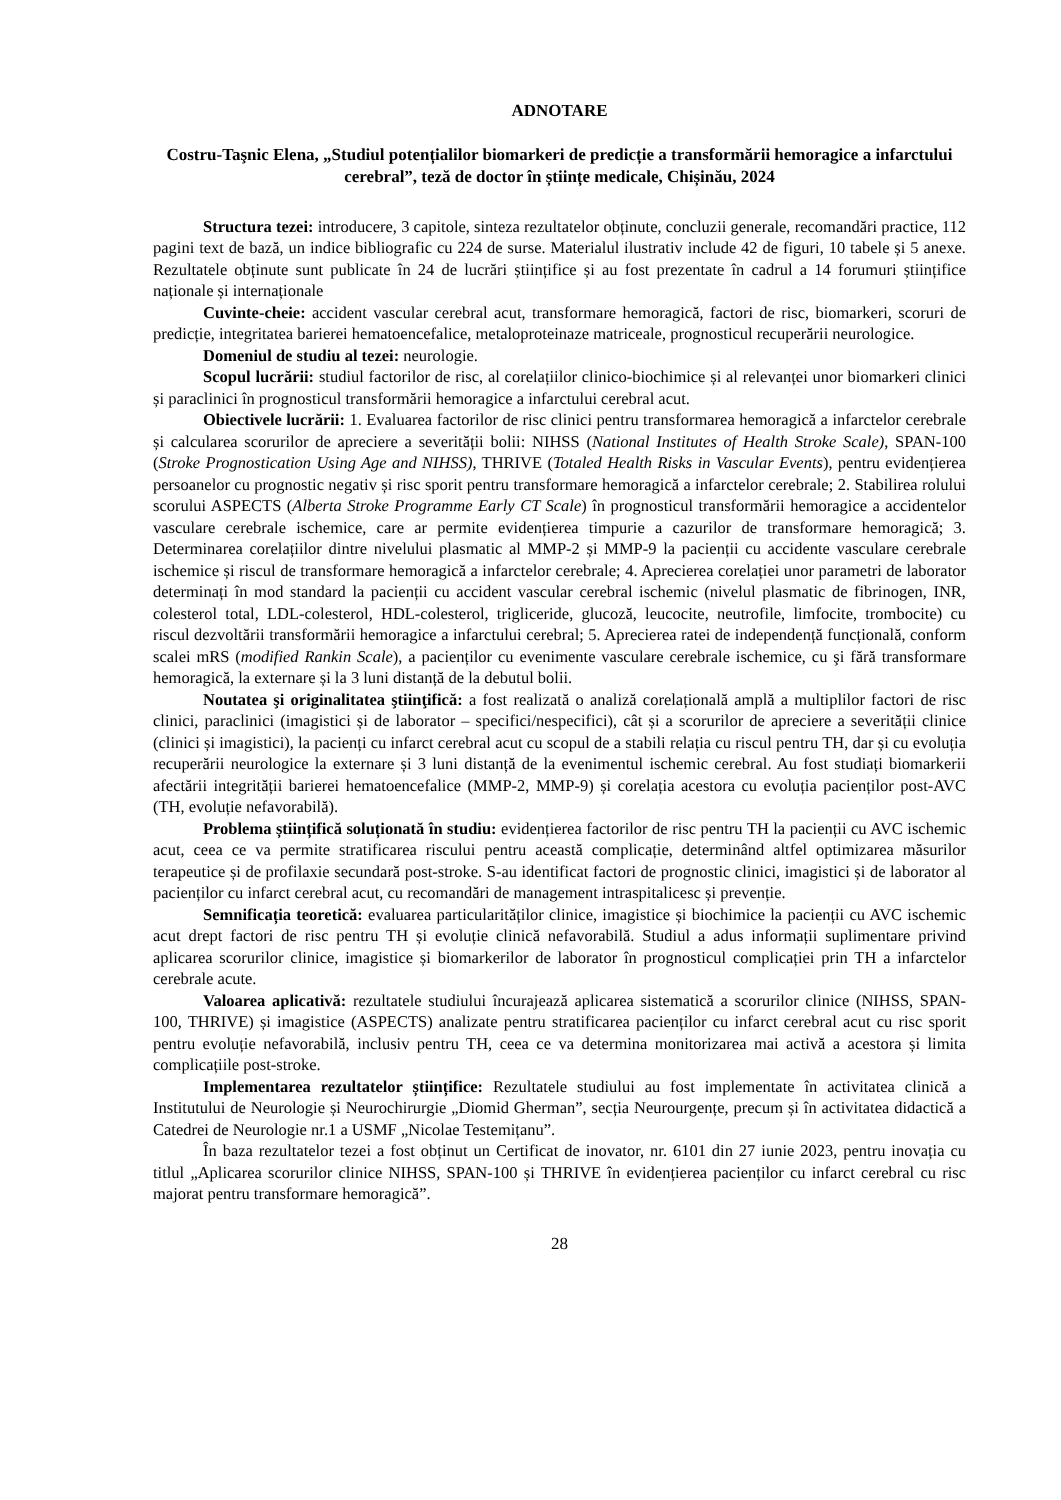ADNOTARE
Costru-Taşnic Elena, „Studiul potențialilor biomarkeri de predicție a transformării hemoragice a infarctului cerebral”, teză de doctor în științe medicale, Chișinău, 2024
Structura tezei: introducere, 3 capitole, sinteza rezultatelor obținute, concluzii generale, recomandări practice, 112 pagini text de bază, un indice bibliografic cu 224 de surse. Materialul ilustrativ include 42 de figuri, 10 tabele și 5 anexe. Rezultatele obținute sunt publicate în 24 de lucrări științifice și au fost prezentate în cadrul a 14 forumuri științifice naționale și internaționale
Cuvinte-cheie: accident vascular cerebral acut, transformare hemoragică, factori de risc, biomarkeri, scoruri de predicție, integritatea barierei hematoencefalice, metaloproteinaze matriceale, prognosticul recuperării neurologice.
Domeniul de studiu al tezei: neurologie.
Scopul lucrării: studiul factorilor de risc, al corelațiilor clinico-biochimice și al relevanței unor biomarkeri clinici și paraclinici în prognosticul transformării hemoragice a infarctului cerebral acut.
Obiectivele lucrării: 1. Evaluarea factorilor de risc clinici pentru transformarea hemoragică a infarctelor cerebrale și calcularea scorurilor de apreciere a severității bolii: NIHSS (National Institutes of Health Stroke Scale), SPAN-100 (Stroke Prognostication Using Age and NIHSS), THRIVE (Totaled Health Risks in Vascular Events), pentru evidențierea persoanelor cu prognostic negativ și risc sporit pentru transformare hemoragică a infarctelor cerebrale; 2. Stabilirea rolului scorului ASPECTS (Alberta Stroke Programme Early CT Scale) în prognosticul transformării hemoragice a accidentelor vasculare cerebrale ischemice, care ar permite evidențierea timpurie a cazurilor de transformare hemoragică; 3. Determinarea corelațiilor dintre nivelului plasmatic al MMP-2 și MMP-9 la pacienții cu accidente vasculare cerebrale ischemice și riscul de transformare hemoragică a infarctelor cerebrale; 4. Aprecierea corelației unor parametri de laborator determinați în mod standard la pacienții cu accident vascular cerebral ischemic (nivelul plasmatic de fibrinogen, INR, colesterol total, LDL-colesterol, HDL-colesterol, trigliceride, glucoză, leucocite, neutrofile, limfocite, trombocite) cu riscul dezvoltării transformării hemoragice a infarctului cerebral; 5. Aprecierea ratei de independență funcțională, conform scalei mRS (modified Rankin Scale), a pacienților cu evenimente vasculare cerebrale ischemice, cu şi fără transformare hemoragică, la externare și la 3 luni distanță de la debutul bolii.
Noutatea şi originalitatea ştiinţifică: a fost realizată o analiză corelațională amplă a multiplilor factori de risc clinici, paraclinici (imagistici și de laborator – specifici/nespecifici), cât și a scorurilor de apreciere a severității clinice (clinici și imagistici), la pacienți cu infarct cerebral acut cu scopul de a stabili relația cu riscul pentru TH, dar și cu evoluția recuperării neurologice la externare și 3 luni distanță de la evenimentul ischemic cerebral. Au fost studiați biomarkerii afectării integrității barierei hematoencefalice (MMP-2, MMP-9) și corelația acestora cu evoluția pacienților post-AVC (TH, evoluție nefavorabilă).
Problema științifică soluționată în studiu: evidențierea factorilor de risc pentru TH la pacienții cu AVC ischemic acut, ceea ce va permite stratificarea riscului pentru această complicație, determinând altfel optimizarea măsurilor terapeutice și de profilaxie secundară post-stroke. S-au identificat factori de prognostic clinici, imagistici și de laborator al pacienților cu infarct cerebral acut, cu recomandări de management intraspitalicesc și prevenție.
Semnificația teoretică: evaluarea particularităților clinice, imagistice și biochimice la pacienții cu AVC ischemic acut drept factori de risc pentru TH și evoluție clinică nefavorabilă. Studiul a adus informații suplimentare privind aplicarea scorurilor clinice, imagistice și biomarkerilor de laborator în prognosticul complicației prin TH a infarctelor cerebrale acute.
Valoarea aplicativă: rezultatele studiului încurajează aplicarea sistematică a scorurilor clinice (NIHSS, SPAN-100, THRIVE) și imagistice (ASPECTS) analizate pentru stratificarea pacienților cu infarct cerebral acut cu risc sporit pentru evoluție nefavorabilă, inclusiv pentru TH, ceea ce va determina monitorizarea mai activă a acestora și limita complicațiile post-stroke.
Implementarea rezultatelor științifice: Rezultatele studiului au fost implementate în activitatea clinică a Institutului de Neurologie și Neurochirurgie „Diomid Gherman”, secția Neurourgențe, precum și în activitatea didactică a Catedrei de Neurologie nr.1 a USMF „Nicolae Testemițanu”.
În baza rezultatelor tezei a fost obținut un Certificat de inovator, nr. 6101 din 27 iunie 2023, pentru inovația cu titlul „Aplicarea scorurilor clinice NIHSS, SPAN-100 și THRIVE în evidențierea pacienților cu infarct cerebral cu risc majorat pentru transformare hemoragică”.
28